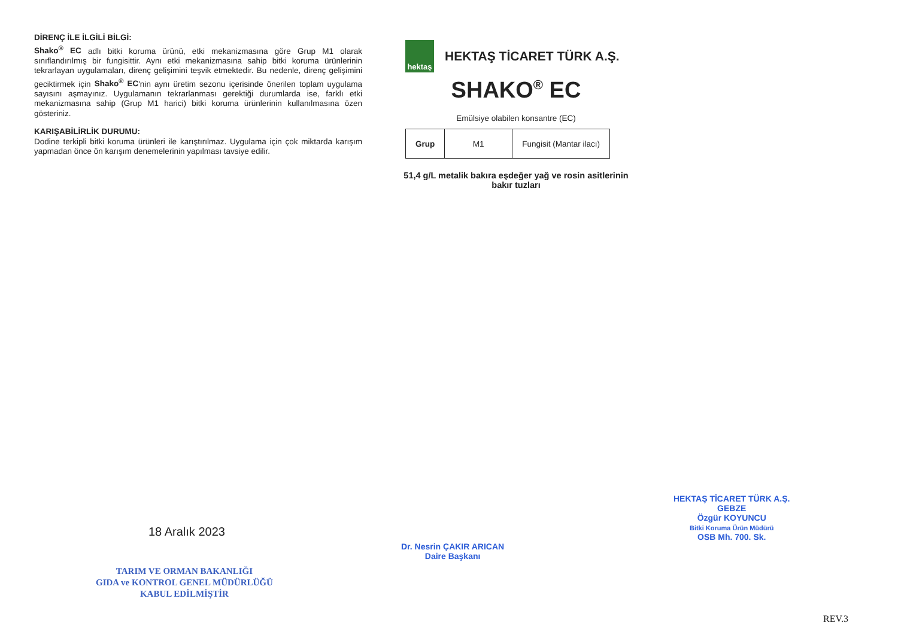DİRENÇ İLE İLGİLİ BİLGİ:
Shako<sup>®</sup> EC adlı bitki koruma ürünü, etki mekanizmasına göre Grup M1 olarak sınıflandırılmış bir fungisittir. Aynı etki mekanizmasına sahip bitki koruma ürünlerinin tekrarlayan uygulamaları, direnç gelişimini teşvik etmektedir. Bu nedenle, direnç gelişimini geciktirmek için Shako<sup>®</sup> EC'nin aynı üretim sezonu içerisinde önerilen toplam uygulama sayısını aşmayınız. Uygulamanın tekrarlanması gerektiği durumlarda ise, farklı etki mekanizmasına sahip (Grup M1 harici) bitki koruma ürünlerinin kullanılmasına özen gösteriniz.
KARIŞABİLİRLİK DURUMU:
Dodine terkipli bitki koruma ürünleri ile karıştırılmaz. Uygulama için çok miktarda karışım yapmadan önce ön karışım denemelerinin yapılması tavsiye edilir.
hektaş
HEKTAŞ TİCARET TÜRK A.Ş.
SHAKO<sup>®</sup> EC
Emülsiye olabilen konsantre (EC)
| Grup | M1 | Fungisit (Mantar ilacı) |
51,4 g/L metalik bakıra eşdeğer yağ ve rosin asitlerinin
bakır tuzları
18 Aralık 2023
TARIM VE ORMAN BAKANLIĞI
GIDA ve KONTROL GENEL MÜDÜRLÜĞÜ
KABUL EDİLMİŞTİR
Dr. Nesrin ÇAKIR ARICAN
Daire Başkanı
HEKTAŞ TİCARET TÜRK A.Ş.
GEBZE
Özgür KOYUNCU
Bitki Koruma Ürün Müdürü
OSB Mh. 700. Sk.
REV.3